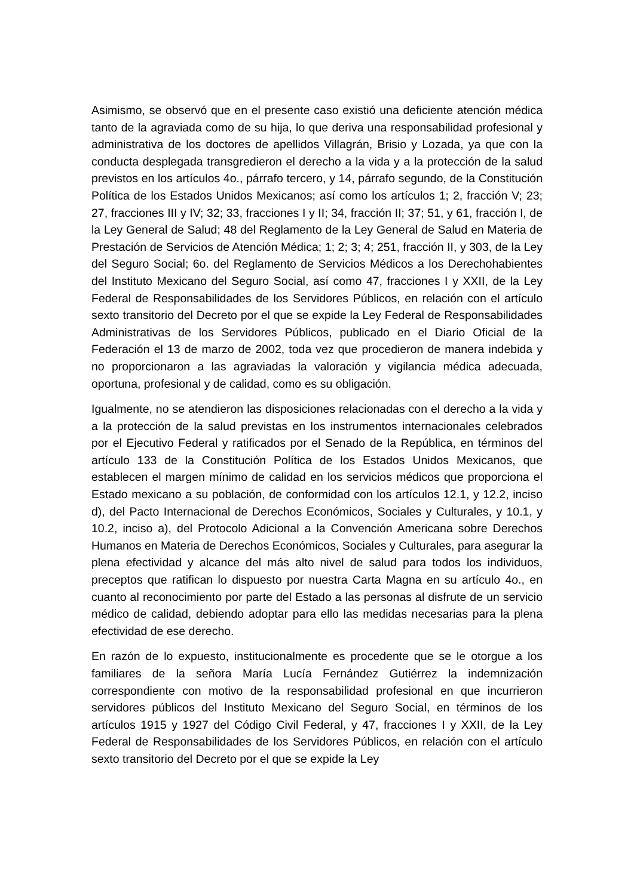Asimismo, se observó que en el presente caso existió una deficiente atención médica tanto de la agraviada como de su hija, lo que deriva una responsabilidad profesional y administrativa de los doctores de apellidos Villagrán, Brisio y Lozada, ya que con la conducta desplegada transgredieron el derecho a la vida y a la protección de la salud previstos en los artículos 4o., párrafo tercero, y 14, párrafo segundo, de la Constitución Política de los Estados Unidos Mexicanos; así como los artículos 1; 2, fracción V; 23; 27, fracciones III y IV; 32; 33, fracciones I y II; 34, fracción II; 37; 51, y 61, fracción I, de la Ley General de Salud; 48 del Reglamento de la Ley General de Salud en Materia de Prestación de Servicios de Atención Médica; 1; 2; 3; 4; 251, fracción II, y 303, de la Ley del Seguro Social; 6o. del Reglamento de Servicios Médicos a los Derechohabientes del Instituto Mexicano del Seguro Social, así como 47, fracciones I y XXII, de la Ley Federal de Responsabilidades de los Servidores Públicos, en relación con el artículo sexto transitorio del Decreto por el que se expide la Ley Federal de Responsabilidades Administrativas de los Servidores Públicos, publicado en el Diario Oficial de la Federación el 13 de marzo de 2002, toda vez que procedieron de manera indebida y no proporcionaron a las agraviadas la valoración y vigilancia médica adecuada, oportuna, profesional y de calidad, como es su obligación.
Igualmente, no se atendieron las disposiciones relacionadas con el derecho a la vida y a la protección de la salud previstas en los instrumentos internacionales celebrados por el Ejecutivo Federal y ratificados por el Senado de la República, en términos del artículo 133 de la Constitución Política de los Estados Unidos Mexicanos, que establecen el margen mínimo de calidad en los servicios médicos que proporciona el Estado mexicano a su población, de conformidad con los artículos 12.1, y 12.2, inciso d), del Pacto Internacional de Derechos Económicos, Sociales y Culturales, y 10.1, y 10.2, inciso a), del Protocolo Adicional a la Convención Americana sobre Derechos Humanos en Materia de Derechos Económicos, Sociales y Culturales, para asegurar la plena efectividad y alcance del más alto nivel de salud para todos los individuos, preceptos que ratifican lo dispuesto por nuestra Carta Magna en su artículo 4o., en cuanto al reconocimiento por parte del Estado a las personas al disfrute de un servicio médico de calidad, debiendo adoptar para ello las medidas necesarias para la plena efectividad de ese derecho.
En razón de lo expuesto, institucionalmente es procedente que se le otorgue a los familiares de la señora María Lucía Fernández Gutiérrez la indemnización correspondiente con motivo de la responsabilidad profesional en que incurrieron servidores públicos del Instituto Mexicano del Seguro Social, en términos de los artículos 1915 y 1927 del Código Civil Federal, y 47, fracciones I y XXII, de la Ley Federal de Responsabilidades de los Servidores Públicos, en relación con el artículo sexto transitorio del Decreto por el que se expide la Ley